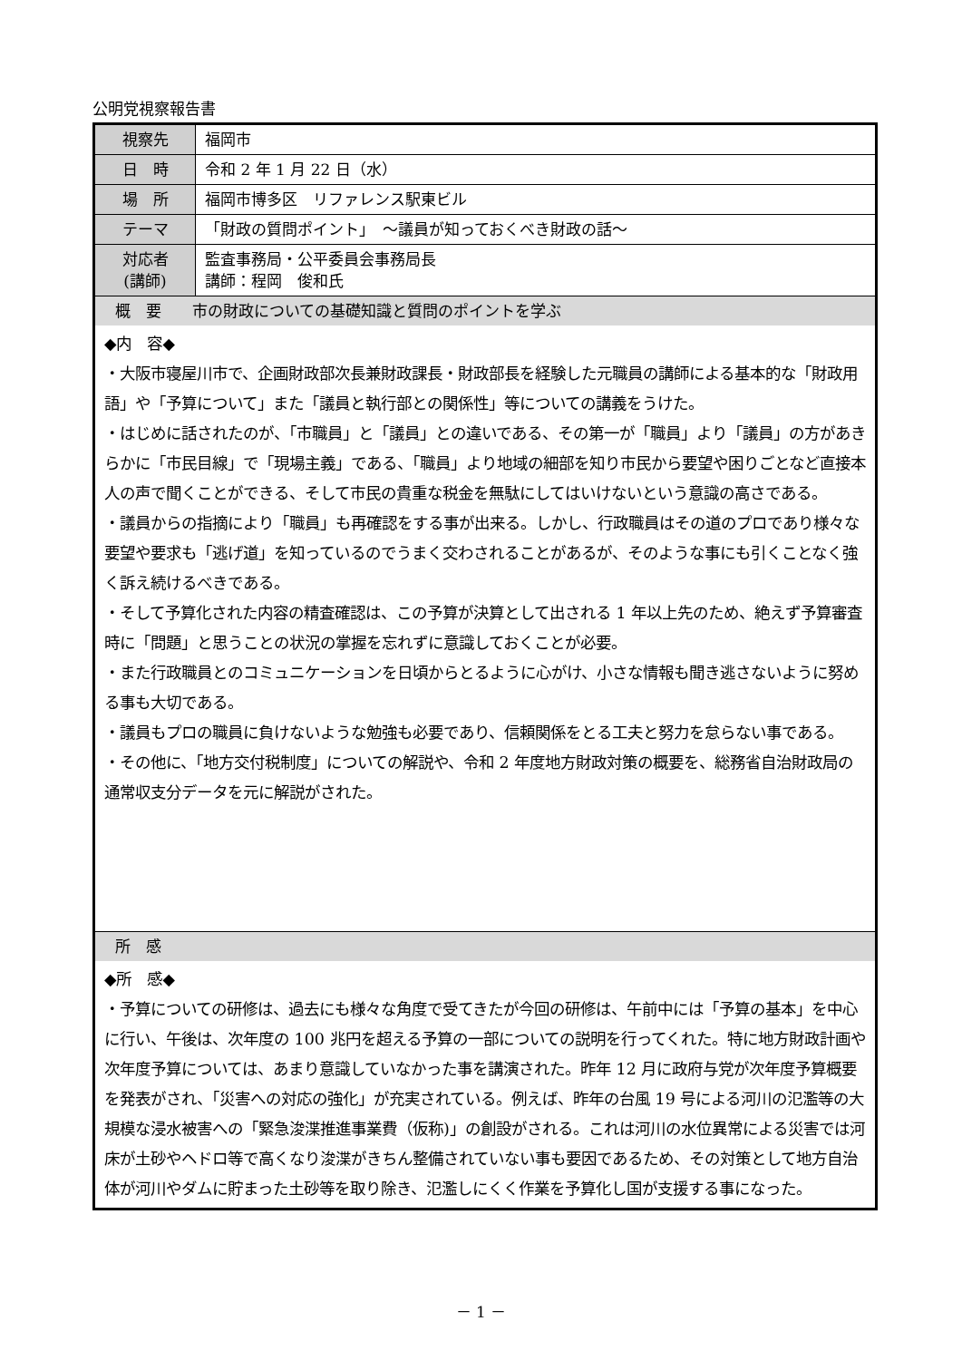公明党視察報告書
| 視察先 | 福岡市 |
| 日 時 | 令和 2 年 1 月 22 日（水） |
| 場 所 | 福岡市博多区 リファレンス駅東ビル |
| テーマ | 「財政の質問ポイント」 ～議員が知っておくべき財政の話～ |
| 対応者 (講師) | 監査事務局・公平委員会事務局長 講師：程岡 俊和氏 |
| 概 要 市の財政についての基礎知識と質問のポイントを学ぶ | |
| ◆内 容◆ ・大阪市寝屋川市で、企画財政部次長兼財政課長・財政部長を経験した元職員の講師による基本的な「財政用語」や「予算について」また「議員と執行部との関係性」等についての講義をうけた。 ・はじめに話されたのが、「市職員」と「議員」との違いである、その第一が「職員」より「議員」の方があきらかに「市民目線」で「現場主義」である、「職員」より地域の細部を知り市民から要望や困りごとなど直接本人の声で聞くことができる、そして市民の貴重な税金を無駄にしてはいけないという意識の高さである。 ・議員からの指摘により「職員」も再確認をする事が出来る。しかし、行政職員はその道のプロであり様々な要望や要求も「逃げ道」を知っているのでうまく交わされることがあるが、そのような事にも引くことなく強く訴え続けるべきである。 ・そして予算化された内容の精査確認は、この予算が決算として出される 1 年以上先のため、絶えず予算審査時に「問題」と思うことの状況の掌握を忘れずに意識しておくことが必要。 ・また行政職員とのコミュニケーションを日頃からとるように心がけ、小さな情報も聞き逃さないように努める事も大切である。 ・議員もプロの職員に負けないような勉強も必要であり、信頼関係をとる工夫と努力を怠らない事である。 ・その他に、「地方交付税制度」についての解説や、令和 2 年度地方財政対策の概要を、総務省自治財政局の通常収支分データを元に解説がされた。 | |
| 所 感 | |
| ◆所 感◆ ・予算についての研修は、過去にも様々な角度で受てきたが今回の研修は、午前中には「予算の基本」を中心に行い、午後は、次年度の 100 兆円を超える予算の一部についての説明を行ってくれた。特に地方財政計画や次年度予算については、あまり意識していなかった事を講演された。昨年 12 月に政府与党が次年度予算概要を発表がされ、「災害への対応の強化」が充実されている。例えば、昨年の台風 19 号による河川の氾濫等の大規模な浸水被害への「緊急浚渫推進事業費（仮称)」の創設がされる。これは河川の水位異常による災害では河床が土砂やヘドロ等で高くなり浚渫がきちん整備されていない事も要因であるため、その対策として地方自治体が河川やダムに貯まった土砂等を取り除き、氾濫しにくく作業を予算化し国が支援する事になった。 | |
－ 1 －